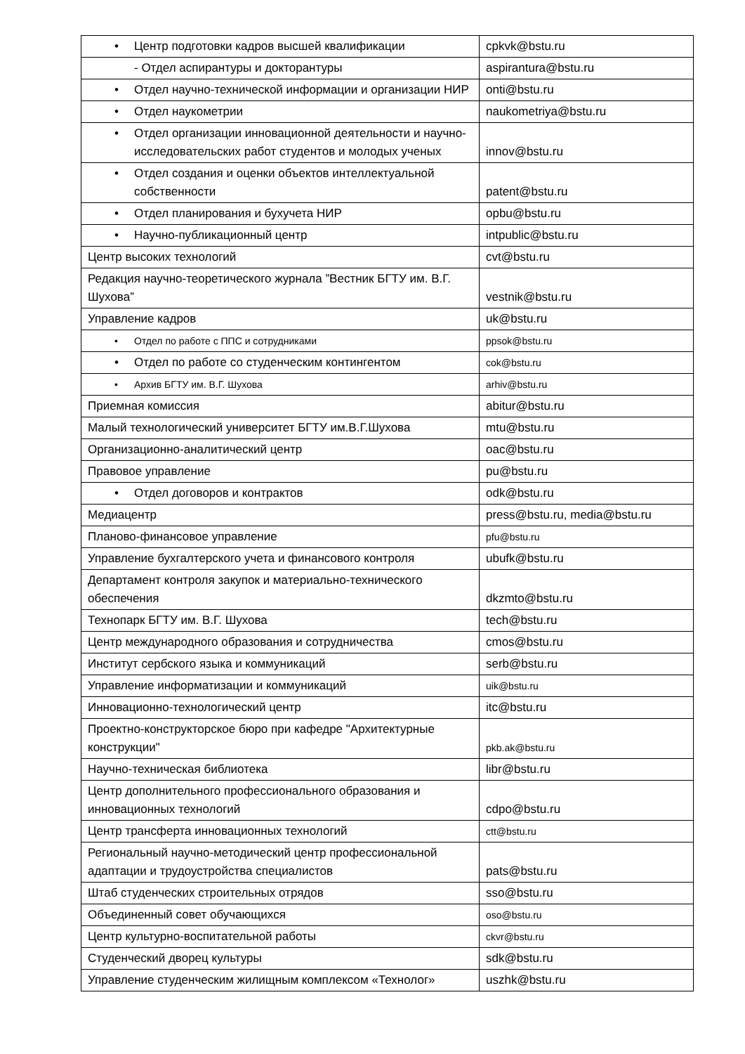| • Центр подготовки кадров высшей квалификации | cpkvk@bstu.ru |
| - Отдел аспирантуры и докторантуры | aspirantura@bstu.ru |
| • Отдел научно-технической информации и организации НИР | onti@bstu.ru |
| • Отдел наукометрии | naukometriya@bstu.ru |
| • Отдел организации инновационной деятельности и научно-исследовательских работ студентов и молодых ученых | innov@bstu.ru |
| • Отдел создания и оценки объектов интеллектуальной собственности | patent@bstu.ru |
| • Отдел планирования и бухучета НИР | opbu@bstu.ru |
| • Научно-публикационный центр | intpublic@bstu.ru |
| Центр высоких технологий | cvt@bstu.ru |
| Редакция научно-теоретического журнала ”Вестник БГТУ им. В.Г. Шухова” | vestnik@bstu.ru |
| Управление кадров | uk@bstu.ru |
| • Отдел по работе с ППС и сотрудниками | ppsok@bstu.ru |
| • Отдел по работе со студенческим контингентом | cok@bstu.ru |
| • Архив БГТУ им. В.Г. Шухова | arhiv@bstu.ru |
| Приемная комиссия | abitur@bstu.ru |
| Малый технологический университет БГТУ им.В.Г.Шухова | mtu@bstu.ru |
| Организационно-аналитический центр | oac@bstu.ru |
| Правовое управление | pu@bstu.ru |
| • Отдел договоров и контрактов | odk@bstu.ru |
| Медиацентр | press@bstu.ru, media@bstu.ru |
| Планово-финансовое управление | pfu@bstu.ru |
| Управление бухгалтерского учета и финансового контроля | ubufk@bstu.ru |
| Департамент контроля закупок и материально-технического обеспечения | dkzmto@bstu.ru |
| Технопарк БГТУ им. В.Г. Шухова | tech@bstu.ru |
| Центр международного образования и сотрудничества | cmos@bstu.ru |
| Институт сербского языка и коммуникаций | serb@bstu.ru |
| Управление информатизации и коммуникаций | uik@bstu.ru |
| Инновационно-технологический центр | itc@bstu.ru |
| Проектно-конструкторское бюро при кафедре "Архитектурные конструкции" | pkb.ak@bstu.ru |
| Научно-техническая библиотека | libr@bstu.ru |
| Центр дополнительного профессионального образования и инновационных технологий | cdpo@bstu.ru |
| Центр трансферта инновационных технологий | ctt@bstu.ru |
| Региональный научно-методический центр профессиональной адаптации и трудоустройства специалистов | pats@bstu.ru |
| Штаб студенческих строительных отрядов | sso@bstu.ru |
| Объединенный совет обучающихся | oso@bstu.ru |
| Центр культурно-воспитательной работы | ckvr@bstu.ru |
| Студенческий дворец культуры | sdk@bstu.ru |
| Управление студенческим жилищным комплексом «Технолог» | uszhk@bstu.ru |